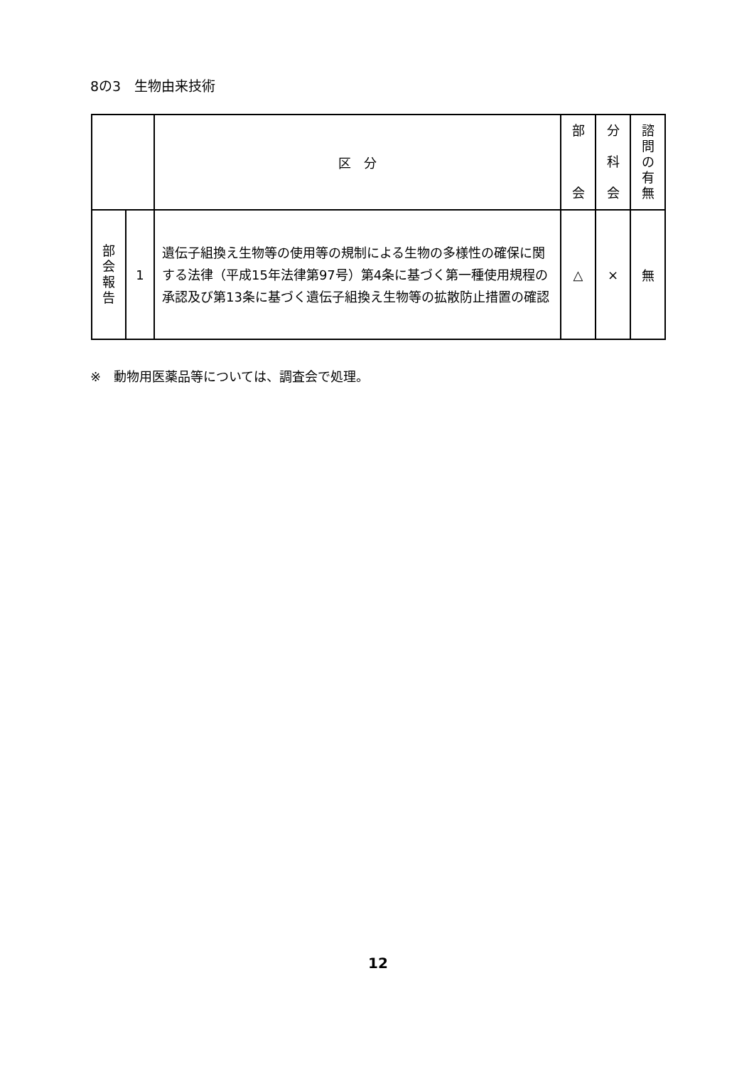8の3　生物由来技術
| | | 区 分 | 部 会 | 分 科 会 | 諮 問 の 有 無 |
| --- | --- | --- | --- | --- | --- |
| 部 会 報 告 | 1 | 遺伝子組換え生物等の使用等の規制による生物の多様性の確保に関する法律（平成15年法律第97号）第4条に基づく第一種使用規程の承認及び第13条に基づく遺伝子組換え生物等の拡散防止措置の確認 | △ | × | 無 |
※　動物用医薬品等については、調査会で処理。
12